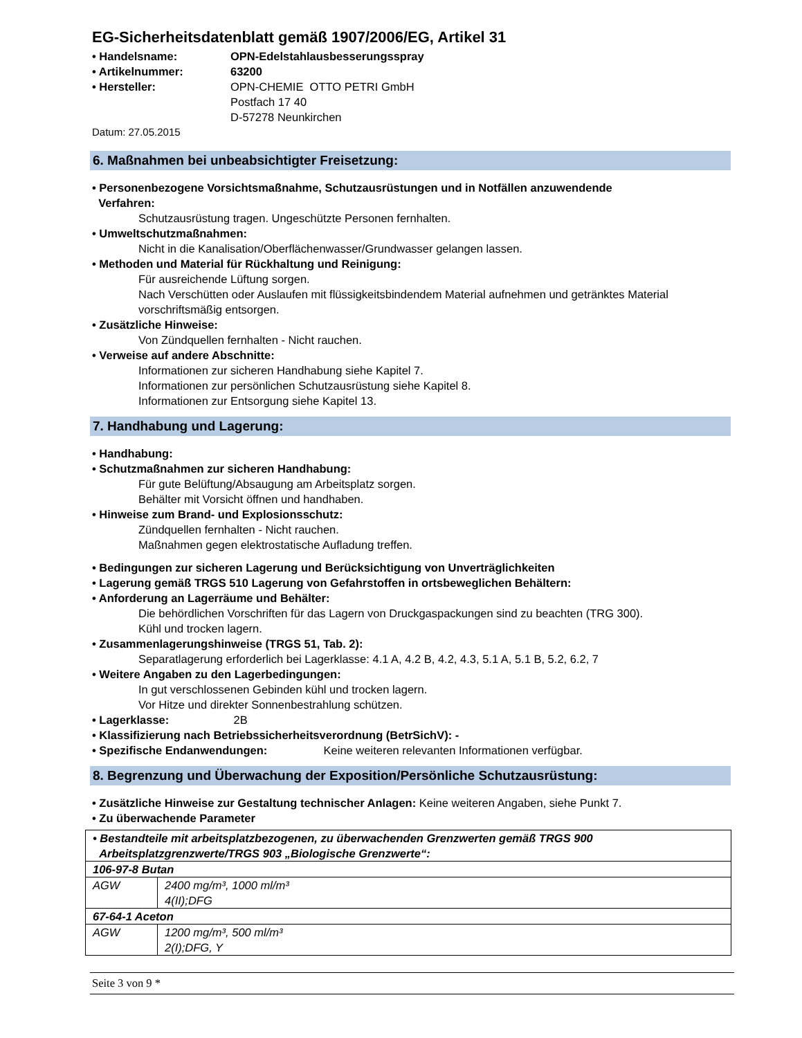EG-Sicherheitsdatenblatt gemäß 1907/2006/EG, Artikel 31
• Handelsname: OPN-Edelstahlausbesserungsspray
• Artikelnummer: 63200
• Hersteller: OPN-CHEMIE OTTO PETRI GmbH
Postfach 17 40
D-57278 Neunkirchen
Datum: 27.05.2015
6. Maßnahmen bei unbeabsichtigter Freisetzung:
• Personenbezogene Vorsichtsmaßnahme, Schutzausrüstungen und in Notfällen anzuwendende
Verfahren:
Schutzausrüstung tragen. Ungeschützte Personen fernhalten.
• Umweltschutzmaßnahmen:
Nicht in die Kanalisation/Oberflächenwasser/Grundwasser gelangen lassen.
• Methoden und Material für Rückhaltung und Reinigung:
Für ausreichende Lüftung sorgen.
Nach Verschütten oder Auslaufen mit flüssigkeitsbindendem Material aufnehmen und getränktes Material vorschriftsmäßig entsorgen.
• Zusätzliche Hinweise:
Von Zündquellen fernhalten - Nicht rauchen.
• Verweise auf andere Abschnitte:
Informationen zur sicheren Handhabung siehe Kapitel 7.
Informationen zur persönlichen Schutzausrüstung siehe Kapitel 8.
Informationen zur Entsorgung siehe Kapitel 13.
7. Handhabung und Lagerung:
• Handhabung:
• Schutzmaßnahmen zur sicheren Handhabung:
Für gute Belüftung/Absaugung am Arbeitsplatz sorgen.
Behälter mit Vorsicht öffnen und handhaben.
• Hinweise zum Brand- und Explosionsschutz:
Zündquellen fernhalten - Nicht rauchen.
Maßnahmen gegen elektrostatische Aufladung treffen.
• Bedingungen zur sicheren Lagerung und Berücksichtigung von Unverträglichkeiten
• Lagerung gemäß TRGS 510 Lagerung von Gefahrstoffen in ortsbeweglichen Behältern:
• Anforderung an Lagerräume und Behälter:
Die behördlichen Vorschriften für das Lagern von Druckgaspackungen sind zu beachten (TRG 300).
Kühl und trocken lagern.
• Zusammenlagerungshinweise (TRGS 51, Tab. 2):
Separatlagerung erforderlich bei Lagerklasse: 4.1 A, 4.2 B, 4.2, 4.3, 5.1 A, 5.1 B, 5.2, 6.2, 7
• Weitere Angaben zu den Lagerbedingungen:
In gut verschlossenen Gebinden kühl und trocken lagern.
Vor Hitze und direkter Sonnenbestrahlung schützen.
• Lagerklasse: 2B
• Klassifizierung nach Betriebssicherheitsverordnung (BetrSichV): -
• Spezifische Endanwendungen: Keine weiteren relevanten Informationen verfügbar.
8. Begrenzung und Überwachung der Exposition/Persönliche Schutzausrüstung:
• Zusätzliche Hinweise zur Gestaltung technischer Anlagen: Keine weiteren Angaben, siehe Punkt 7.
• Zu überwachende Parameter
| • Bestandteile mit arbeitsplatzbezogenen, zu überwachenden Grenzwerten gemäß TRGS 900 Arbeitsplatzgrenzwerte/TRGS 903 „Biologische Grenzwerte“: | |
| 106-97-8 Butan | |
| AGW | 2400 mg/m³, 1000 ml/m³ 4(II);DFG |
| 67-64-1 Aceton | |
| AGW | 1200 mg/m³, 500 ml/m³ 2(I);DFG, Y |
Seite 3 von 9 *